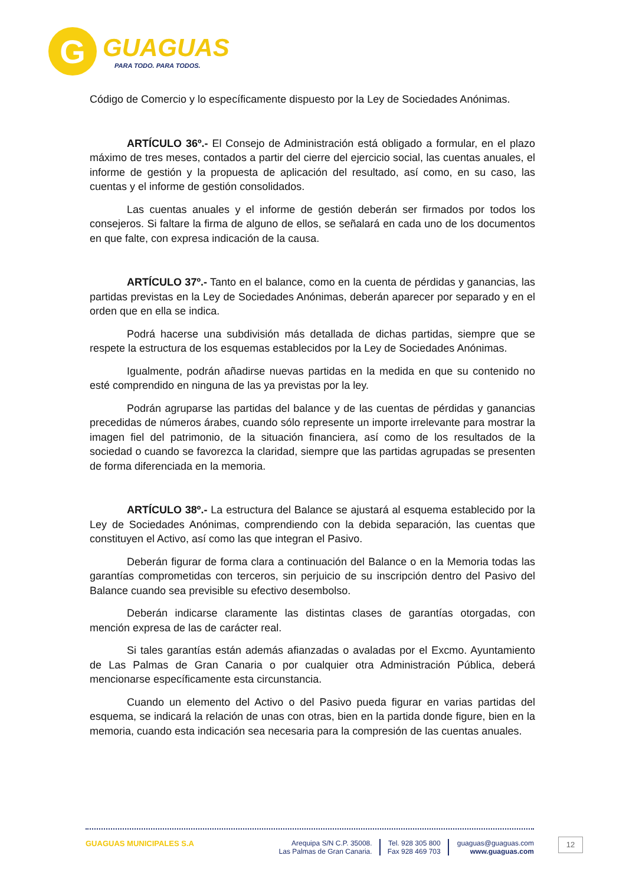G
GUAGUAS
PARA TODO. PARA TODOS.
Código de Comercio y lo específicamente dispuesto por la Ley de Sociedades Anónimas.
ARTÍCULO 36º.- El Consejo de Administración está obligado a formular, en el plazo máximo de tres meses, contados a partir del cierre del ejercicio social, las cuentas anuales, el informe de gestión y la propuesta de aplicación del resultado, así como, en su caso, las cuentas y el informe de gestión consolidados.
Las cuentas anuales y el informe de gestión deberán ser firmados por todos los consejeros. Si faltare la firma de alguno de ellos, se señalará en cada uno de los documentos en que falte, con expresa indicación de la causa.
ARTÍCULO 37º.- Tanto en el balance, como en la cuenta de pérdidas y ganancias, las partidas previstas en la Ley de Sociedades Anónimas, deberán aparecer por separado y en el orden que en ella se indica.
Podrá hacerse una subdivisión más detallada de dichas partidas, siempre que se respete la estructura de los esquemas establecidos por la Ley de Sociedades Anónimas.
Igualmente, podrán añadirse nuevas partidas en la medida en que su contenido no esté comprendido en ninguna de las ya previstas por la ley.
Podrán agruparse las partidas del balance y de las cuentas de pérdidas y ganancias precedidas de números árabes, cuando sólo represente un importe irrelevante para mostrar la imagen fiel del patrimonio, de la situación financiera, así como de los resultados de la sociedad o cuando se favorezca la claridad, siempre que las partidas agrupadas se presenten de forma diferenciada en la memoria.
ARTÍCULO 38º.- La estructura del Balance se ajustará al esquema establecido por la Ley de Sociedades Anónimas, comprendiendo con la debida separación, las cuentas que constituyen el Activo, así como las que integran el Pasivo.
Deberán figurar de forma clara a continuación del Balance o en la Memoria todas las garantías comprometidas con terceros, sin perjuicio de su inscripción dentro del Pasivo del Balance cuando sea previsible su efectivo desembolso.
Deberán indicarse claramente las distintas clases de garantías otorgadas, con mención expresa de las de carácter real.
Si tales garantías están además afianzadas o avaladas por el Excmo. Ayuntamiento de Las Palmas de Gran Canaria o por cualquier otra Administración Pública, deberá mencionarse específicamente esta circunstancia.
Cuando un elemento del Activo o del Pasivo pueda figurar en varias partidas del esquema, se indicará la relación de unas con otras, bien en la partida donde figure, bien en la memoria, cuando esta indicación sea necesaria para la compresión de las cuentas anuales.
GUAGUAS MUNICIPALES S.A Arequipa S/N C.P. 35008.
Las Palmas de Gran Canaria.
Tel. 928 305 800
Fax 928 469 703
guaguas@guaguas.com
www.guaguas.com
12